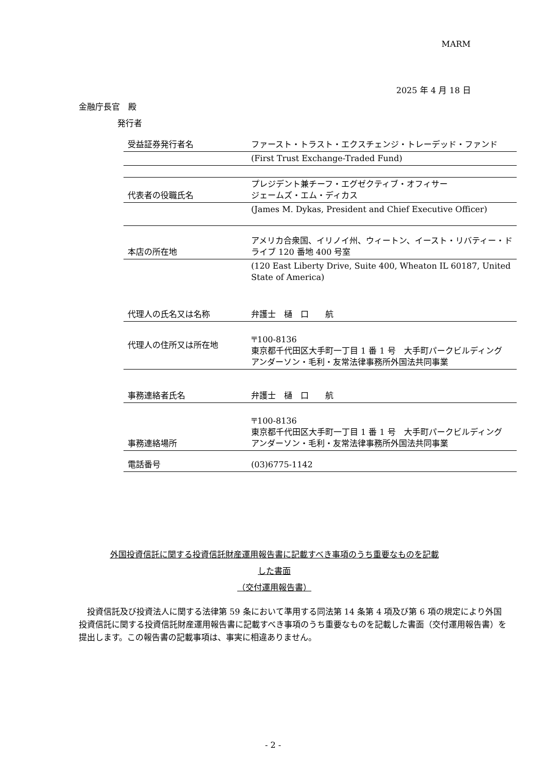MARM
2025 年 4 月 18 日
金融庁長官　殿
発行者
| 受益証券発行者名 | ファースト・トラスト・エクスチェンジ・トレーデッド・ファンド |
| | (First Trust Exchange-Traded Fund) |
| 代表者の役職氏名 | プレジデント兼チーフ・エグゼクティブ・オフィサー ジェームズ・エム・ディカス |
| | (James M. Dykas, President and Chief Executive Officer) |
| 本店の所在地 | アメリカ合衆国、イリノイ州、ウィートン、イースト・リバティー・ドライブ 120 番地 400 号室 |
| | (120 East Liberty Drive, Suite 400, Wheaton IL 60187, United State of America) |
| 代理人の氏名又は名称 | 弁護士 樋 口 航 |
| 代理人の住所又は所在地 | 〒100-8136 東京都千代田区大手町一丁目 1 番 1 号 大手町パークビルディング アンダーソン・毛利・友常法律事務所外国法共同事業 |
| 事務連絡者氏名 | 弁護士 樋 口 航 |
| 事務連絡場所 | 〒100-8136 東京都千代田区大手町一丁目 1 番 1 号 大手町パークビルディング アンダーソン・毛利・友常法律事務所外国法共同事業 |
| 電話番号 | (03)6775-1142 |
外国投資信託に関する投資信託財産運用報告書に記載すべき事項のうち重要なものを記載
した書面
（交付運用報告書）
　投資信託及び投資法人に関する法律第 59 条において準用する同法第 14 条第 4 項及び第 6 項の規定により外国投資信託に関する投資信託財産運用報告書に記載すべき事項のうち重要なものを記載した書面（交付運用報告書）を提出します。この報告書の記載事項は、事実に相違ありません。
- 2 -